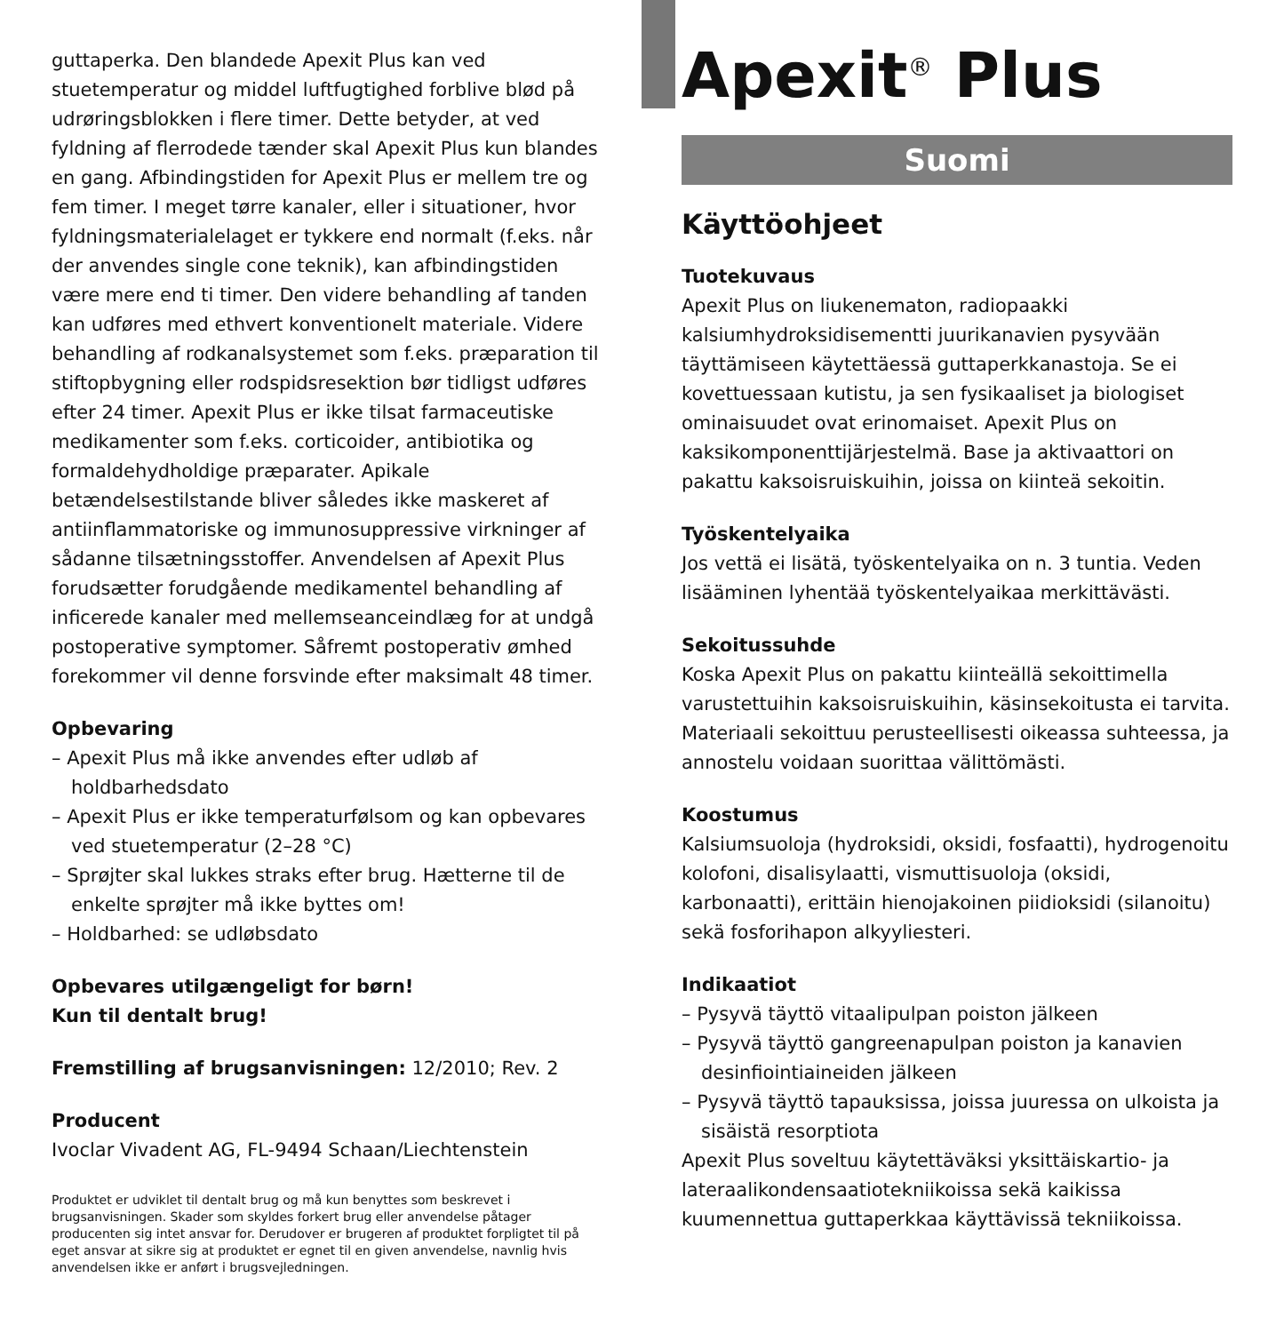guttaperka. Den blandede Apexit Plus kan ved stuetemperatur og middel luftfugtighed forblive blød på udrøringsblokken i flere timer. Dette betyder, at ved fyldning af flerrodede tænder skal Apexit Plus kun blandes en gang. Afbindingstiden for Apexit Plus er mellem tre og fem timer. I meget tørre kanaler, eller i situationer, hvor fyldningsmaterialelaget er tykkere end normalt (f.eks. når der anvendes single cone teknik), kan afbindingstiden være mere end ti timer. Den videre behandling af tanden kan udføres med ethvert konventionelt materiale. Videre behandling af rodkanalsystemet som f.eks. præparation til stiftopbygning eller rodspidsresektion bør tidligst udføres efter 24 timer. Apexit Plus er ikke tilsat farmaceutiske medikamenter som f.eks. corticoider, antibiotika og formaldehydholdige præparater. Apikale betændelsestilstande bliver således ikke maskeret af antiinflammatoriske og immunosuppressive virkninger af sådanne tilsætningsstoffer. Anvendelsen af Apexit Plus forudsætter forudgående medikamentel behandling af inficerede kanaler med mellemseanceindlæg for at undgå postoperative symptomer. Såfremt postoperativ ømhed forekommer vil denne forsvinde efter maksimalt 48 timer.
Opbevaring
– Apexit Plus må ikke anvendes efter udløb af holdbarhedsdato
– Apexit Plus er ikke temperaturfølsom og kan opbevares ved stuetemperatur (2–28 °C)
– Sprøjter skal lukkes straks efter brug. Hætterne til de enkelte sprøjter må ikke byttes om!
– Holdbarhed: se udløbsdato
Opbevares utilgængeligt for børn!
Kun til dentalt brug!
Fremstilling af brugsanvisningen: 12/2010; Rev. 2
Producent
Ivoclar Vivadent AG, FL-9494 Schaan/Liechtenstein
Produktet er udviklet til dentalt brug og må kun benyttes som beskrevet i brugsanvisningen. Skader som skyldes forkert brug eller anvendelse påtager producenten sig intet ansvar for. Derudover er brugeren af produktet forpligtet til på eget ansvar at sikre sig at produktet er egnet til en given anvendelse, navnlig hvis anvendelsen ikke er anført i brugsvejledningen.
Apexit<sup>®</sup> Plus
Suomi
Käyttöohjeet
Tuotekuvaus
Apexit Plus on liukenematon, radiopaakki kalsiumhydroksidisementti juurikanavien pysyvään täyttämiseen käytettäessä guttaperkkanastoja. Se ei kovettuessaan kutistu, ja sen fysikaaliset ja biologiset ominaisuudet ovat erinomaiset. Apexit Plus on kaksikomponenttijärjestelmä. Base ja aktivaattori on pakattu kaksoisruiskuihin, joissa on kiinteä sekoitin.
Työskentelyaika
Jos vettä ei lisätä, työskentelyaika on n. 3 tuntia. Veden lisääminen lyhentää työskentelyaikaa merkittävästi.
Sekoitussuhde
Koska Apexit Plus on pakattu kiinteällä sekoittimella varustettuihin kaksoisruiskuihin, käsinsekoitusta ei tarvita. Materiaali sekoittuu perusteellisesti oikeassa suhteessa, ja annostelu voidaan suorittaa välittömästi.
Koostumus
Kalsiumsuoloja (hydroksidi, oksidi, fosfaatti), hydrogenoitu kolofoni, disalisylaatti, vismuttisuoloja (oksidi, karbonaatti), erittäin hienojakoinen piidioksidi (silanoitu) sekä fosforihapon alkyyliesteri.
Indikaatiot
– Pysyvä täyttö vitaalipulpan poiston jälkeen
– Pysyvä täyttö gangreenapulpan poiston ja kanavien desinfiointiaineiden jälkeen
– Pysyvä täyttö tapauksissa, joissa juuressa on ulkoista ja sisäistä resorptiota
Apexit Plus soveltuu käytettäväksi yksittäiskartio- ja lateraalikondensaatiotekniikoissa sekä kaikissa kuumennettua guttaperkkaa käyttävissä tekniikoissa.